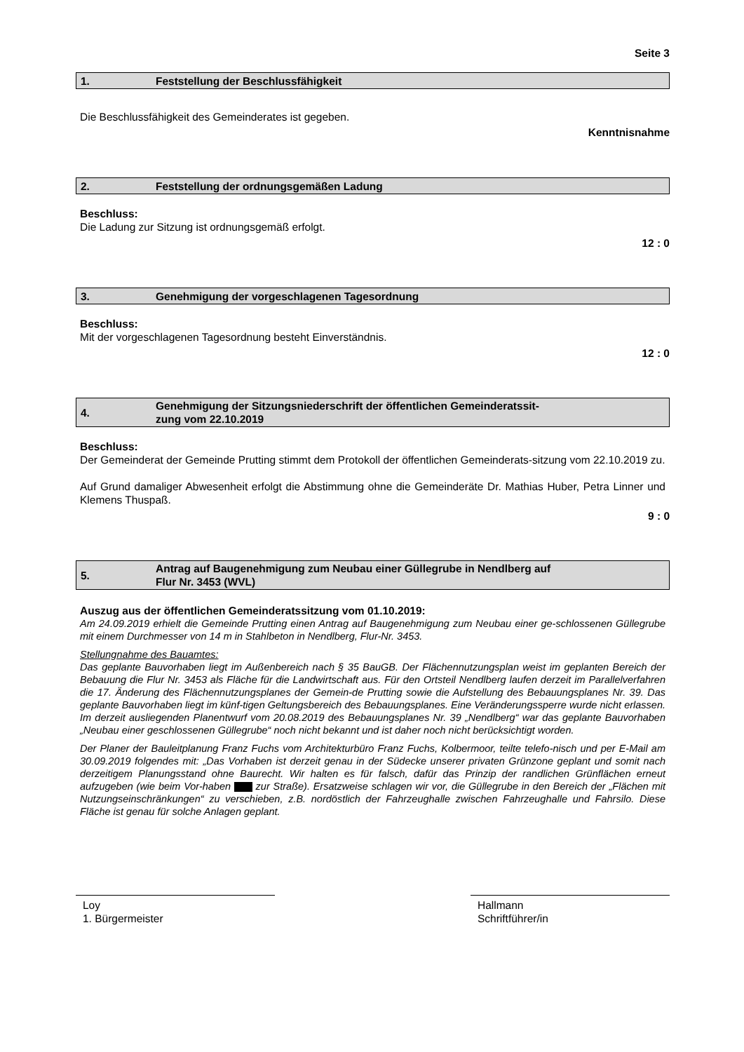Seite 3
1. Feststellung der Beschlussfähigkeit
Die Beschlussfähigkeit des Gemeinderates ist gegeben.
Kenntnisnahme
2. Feststellung der ordnungsgemäßen Ladung
Beschluss:
Die Ladung zur Sitzung ist ordnungsgemäß erfolgt.
12 : 0
3. Genehmigung der vorgeschlagenen Tagesordnung
Beschluss:
Mit der vorgeschlagenen Tagesordnung besteht Einverständnis.
12 : 0
4. Genehmigung der Sitzungsniederschrift der öffentlichen Gemeinderatssit-
zung vom 22.10.2019
Beschluss:
Der Gemeinderat der Gemeinde Prutting stimmt dem Protokoll der öffentlichen Gemeinderats-sitzung vom 22.10.2019 zu.
Auf Grund damaliger Abwesenheit erfolgt die Abstimmung ohne die Gemeinderäte Dr. Mathias Huber, Petra Linner und Klemens Thuspaß.
9 : 0
5. Antrag auf Baugenehmigung zum Neubau einer Güllegrube in Nendlberg auf
Flur Nr. 3453 (WVL)
Auszug aus der öffentlichen Gemeinderatssitzung vom 01.10.2019:
Am 24.09.2019 erhielt die Gemeinde Prutting einen Antrag auf Baugenehmigung zum Neubau einer ge-schlossenen Güllegrube mit einem Durchmesser von 14 m in Stahlbeton in Nendlberg, Flur-Nr. 3453.
Stellungnahme des Bauamtes:
Das geplante Bauvorhaben liegt im Außenbereich nach § 35 BauGB. Der Flächennutzungsplan weist im geplanten Bereich der Bebauung die Flur Nr. 3453 als Fläche für die Landwirtschaft aus. Für den Ortsteil Nendlberg laufen derzeit im Parallelverfahren die 17. Änderung des Flächennutzungsplanes der Gemein-de Prutting sowie die Aufstellung des Bebauungsplanes Nr. 39. Das geplante Bauvorhaben liegt im künf-tigen Geltungsbereich des Bebauungsplanes. Eine Veränderungssperre wurde nicht erlassen. Im derzeit ausliegenden Planentwurf vom 20.08.2019 des Bebauungsplanes Nr. 39 „Nendlberg“ war das geplante Bauvorhaben „Neubau einer geschlossenen Güllegrube“ noch nicht bekannt und ist daher noch nicht berücksichtigt worden.
Der Planer der Bauleitplanung Franz Fuchs vom Architekturbüro Franz Fuchs, Kolbermoor, teilte telefo-nisch und per E-Mail am 30.09.2019 folgendes mit: „Das Vorhaben ist derzeit genau in der Südecke unserer privaten Grünzone geplant und somit nach derzeitigem Planungsstand ohne Baurecht. Wir halten es für falsch, dafür das Prinzip der randlichen Grünflächen erneut aufzugeben (wie beim Vor-haben zur Straße). Ersatzweise schlagen wir vor, die Güllegrube in den Bereich der „Flächen mit Nutzungseinschränkungen“ zu verschieben, z.B. nordöstlich der Fahrzeughalle zwischen Fahrzeughalle und Fahrsilo. Diese Fläche ist genau für solche Anlagen geplant.
Loy
1. Bürgermeister
Hallmann
Schriftführer/in